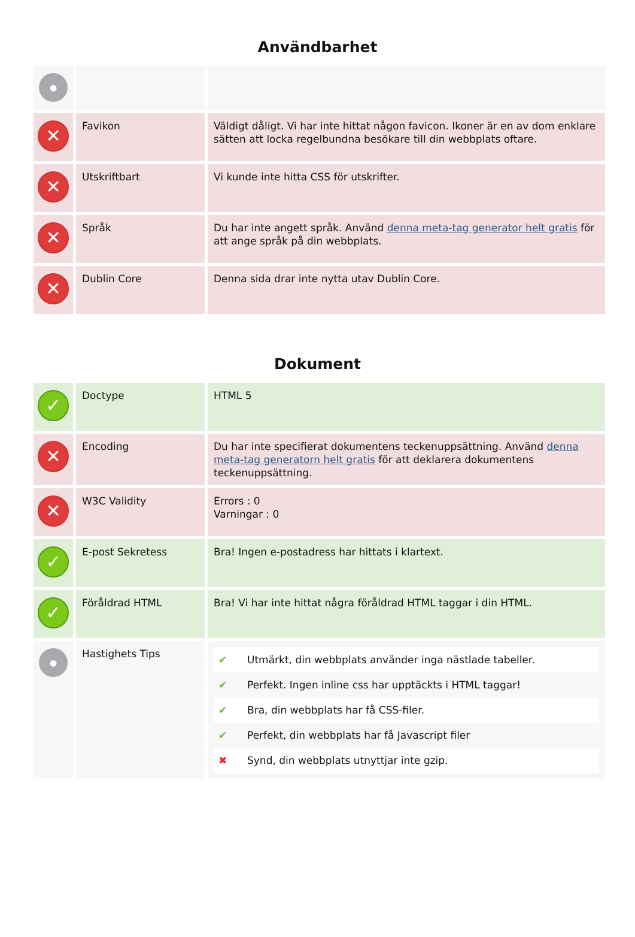Användbarhet
| ● | | |
| ✕ | Favikon | Väldigt dåligt. Vi har inte hittat någon favicon. Ikoner är en av dom enklare sätten att locka regelbundna besökare till din webbplats oftare. |
| ✕ | Utskriftbart | Vi kunde inte hitta CSS för utskrifter. |
| ✕ | Språk | Du har inte angett språk. Använd denna meta-tag generator helt gratis för att ange språk på din webbplats. |
| ✕ | Dublin Core | Denna sida drar inte nytta utav Dublin Core. |
Dokument
| ✓ | Doctype | HTML 5 |
| ✕ | Encoding | Du har inte specifierat dokumentens teckenuppsättning. Använd denna meta-tag generatorn helt gratis för att deklarera dokumentens teckenuppsättning. |
| ✕ | W3C Validity | Errors : 0 Varningar : 0 |
| ✓ | E-post Sekretess | Bra! Ingen e-postadress har hittats i klartext. |
| ✓ | Föråldrad HTML | Bra! Vi har inte hittat några föråldrad HTML taggar i din HTML. |
| ● | Hastighets Tips | ✔ Utmärkt, din webbplats använder inga nästlade tabeller. ✔ Perfekt. Ingen inline css har upptäckts i HTML taggar! ✔ Bra, din webbplats har få CSS-filer. ✔ Perfekt, din webbplats har få Javascript filer ✖ Synd, din webbplats utnyttjar inte gzip. |